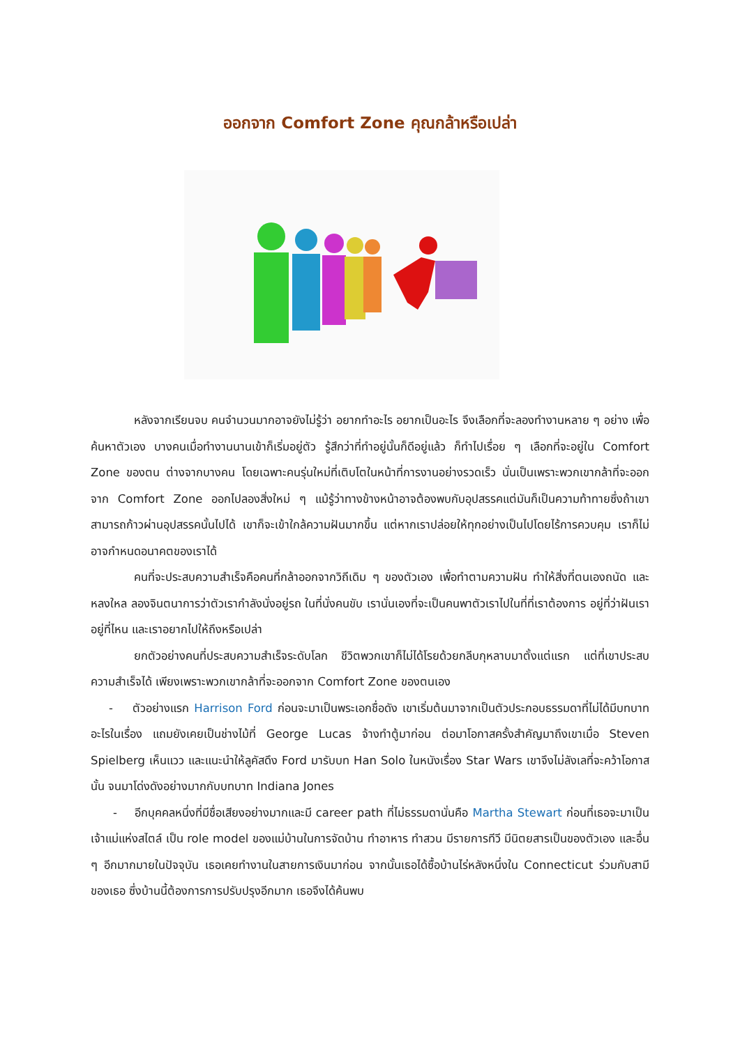ออกจาก Comfort Zone คุณกล้าหรือเปล่า
หลังจากเรียนจบ คนจำนวนมากอาจยังไม่รู้ว่า อยากทำอะไร อยากเป็นอะไร จึงเลือกที่จะลองทำงานหลาย ๆ อย่าง เพื่อค้นหาตัวเอง บางคนเมื่อทำงานนานเข้าก็เริ่มอยู่ตัว รู้สึกว่าที่ทำอยู่นั้นก็ดีอยู่แล้ว ก็ทำไปเรื่อย ๆ เลือกที่จะอยู่ใน Comfort Zone ของตน ต่างจากบางคน โดยเฉพาะคนรุ่นใหม่ที่เติบโตในหน้าที่การงานอย่างรวดเร็ว นั่นเป็นเพราะพวกเขากล้าที่จะออกจาก Comfort Zone ออกไปลองสิ่งใหม่ ๆ แม้รู้ว่าทางข้างหน้าอาจต้องพบกับอุปสรรคแต่มันก็เป็นความท้าทายซึ่งถ้าเขาสามารถก้าวผ่านอุปสรรคนั้นไปได้ เขาก็จะเข้าใกล้ความฝันมากขึ้น แต่หากเราปล่อยให้ทุกอย่างเป็นไปโดยไร้การควบคุม เราก็ไม่อาจกำหนดอนาคตของเราได้
คนที่จะประสบความสำเร็จคือคนที่กล้าออกจากวิถีเดิม ๆ ของตัวเอง เพื่อทำตามความฝัน ทำให้สิ่งที่ตนเองถนัด และหลงใหล ลองจินตนาการว่าตัวเรากำลังนั่งอยู่รถ ในที่นั่งคนขับ เรานั่นเองที่จะเป็นคนพาตัวเราไปในที่ที่เราต้องการ อยู่ที่ว่าฝันเราอยู่ที่ไหน และเราอยากไปให้ถึงหรือเปล่า
ยกตัวอย่างคนที่ประสบความสำเร็จระดับโลก ชีวิตพวกเขาก็ไม่ได้โรยด้วยกลีบกุหลาบมาตั้งแต่แรก แต่ที่เขาประสบความสำเร็จได้ เพียงเพราะพวกเขากล้าที่จะออกจาก Comfort Zone ของตนเอง
- ตัวอย่างแรก Harrison Ford ก่อนจะมาเป็นพระเอกชื่อดัง เขาเริ่มต้นมาจากเป็นตัวประกอบธรรมดาที่ไม่ได้มีบทบาทอะไรในเรื่อง แถมยังเคยเป็นช่างไม้ที่ George Lucas จ้างทำตู้มาก่อน ต่อมาโอกาสครั้งสำคัญมาถึงเขาเมื่อ Steven Spielberg เห็นแวว และแนะนำให้ลูคัสดึง Ford มารับบท Han Solo ในหนังเรื่อง Star Wars เขาจึงไม่ลังเลที่จะคว้าโอกาสนั้น จนมาโด่งดังอย่างมากกับบทบาท Indiana Jones
- อีกบุคคลหนึ่งที่มีชื่อเสียงอย่างมากและมี career path ที่ไม่ธรรมดานั่นคือ Martha Stewart ก่อนที่เธอจะมาเป็นเจ้าแม่แห่งสไตล์ เป็น role model ของแม่บ้านในการจัดบ้าน ทำอาหาร ทำสวน มีรายการทีวี มีนิตยสารเป็นของตัวเอง และอื่น ๆ อีกมากมายในปัจจุบัน เธอเคยทำงานในสายการเงินมาก่อน จากนั้นเธอได้ซื้อบ้านไร่หลังหนึ่งใน Connecticut ร่วมกับสามีของเธอ ซึ่งบ้านนี้ต้องการการปรับปรุงอีกมาก เธอจึงได้ค้นพบ